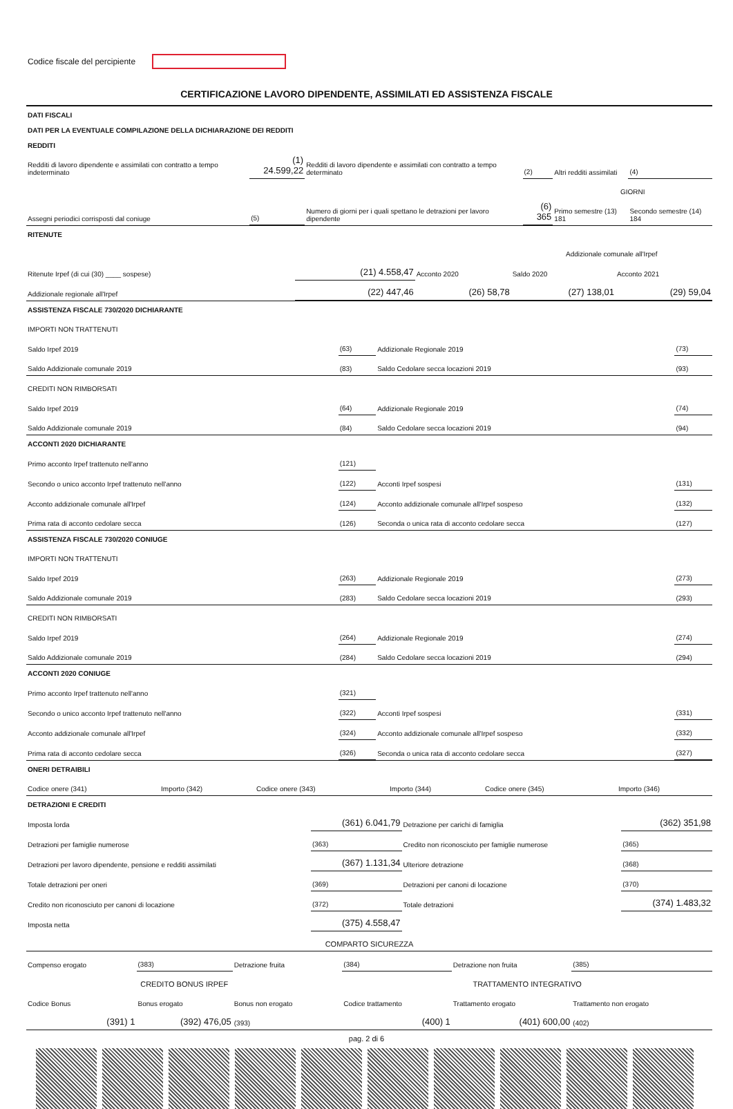Codice fiscale del percipiente
CERTIFICAZIONE LAVORO DIPENDENTE, ASSIMILATI ED ASSISTENZA FISCALE
| DATI FISCALI | | | | | |
| DATI PER LA EVENTUALE COMPILAZIONE DELLA DICHIARAZIONE DEI REDDITI | | | | | |
| REDDITI | | | | | |
| Redditi di lavoro dipendente e assimilati con contratto a tempo indeterminato | (1) 24.599,22 | Redditi di lavoro dipendente e assimilati con contratto a tempo determinato | (2) | Altri redditi assimilati | (4) |
| | | | | GIORNI | |
| Assegni periodici corrisposti dal coniuge | (5) | Numero di giorni per i quali spettano le detrazioni per lavoro dipendente | (6) 365 | Primo semestre (13) 181 | Secondo semestre (14) 184 |
| RITENUTE | | | | |
| | | | Addizionale comunale all'Irpef | |
| Ritenute Irpef (di cui (30) ____ sospese) | (21) 4.558,47 | Acconto 2020 | Saldo 2020 | Acconto 2021 |
| Addizionale regionale all'Irpef | (22) 447,46 | (26) 58,78 | (27) 138,01 | (29) 59,04 |
| ASSISTENZA FISCALE 730/2020 DICHIARANTE | | | |
| IMPORTI NON TRATTENUTI | | | |
| Saldo Irpef 2019 | (63) | Addizionale Regionale 2019 | (73) |
| Saldo Addizionale comunale 2019 | (83) | Saldo Cedolare secca locazioni 2019 | (93) |
| CREDITI NON RIMBORSATI | | | |
| Saldo Irpef 2019 | (64) | Addizionale Regionale 2019 | (74) |
| Saldo Addizionale comunale 2019 | (84) | Saldo Cedolare secca locazioni 2019 | (94) |
| ACCONTI 2020 DICHIARANTE | | | |
| Primo acconto Irpef trattenuto nell'anno | (121) | | |
| Secondo o unico acconto Irpef trattenuto nell'anno | (122) | Acconti Irpef sospesi | (131) |
| Acconto addizionale comunale all'Irpef | (124) | Acconto addizionale comunale all'Irpef sospeso | (132) |
| Prima rata di acconto cedolare secca | (126) | Seconda o unica rata di acconto cedolare secca | (127) |
| ASSISTENZA FISCALE 730/2020 CONIUGE | | | |
| IMPORTI NON TRATTENUTI | | | |
| Saldo Irpef 2019 | (263) | Addizionale Regionale 2019 | (273) |
| Saldo Addizionale comunale 2019 | (283) | Saldo Cedolare secca locazioni 2019 | (293) |
| CREDITI NON RIMBORSATI | | | |
| Saldo Irpef 2019 | (264) | Addizionale Regionale 2019 | (274) |
| Saldo Addizionale comunale 2019 | (284) | Saldo Cedolare secca locazioni 2019 | (294) |
| ACCONTI 2020 CONIUGE | | | |
| Primo acconto Irpef trattenuto nell'anno | (321) | | |
| Secondo o unico acconto Irpef trattenuto nell'anno | (322) | Acconti Irpef sospesi | (331) |
| Acconto addizionale comunale all'Irpef | (324) | Acconto addizionale comunale all'Irpef sospeso | (332) |
| Prima rata di acconto cedolare secca | (326) | Seconda o unica rata di acconto cedolare secca | (327) |
| ONERI DETRAIBILI | | | | | |
| Codice onere (341) | Importo (342) | Codice onere (343) | Importo (344) | Codice onere (345) | Importo (346) |
| DETRAZIONI E CREDITI | | | |
| Imposta lorda | (361) 6.041,79 | Detrazione per carichi di famiglia | (362) 351,98 |
| Detrazioni per famiglie numerose | (363) | Credito non riconosciuto per famiglie numerose | (365) |
| Detrazioni per lavoro dipendente, pensione e redditi assimilati | (367) 1.131,34 | Ulteriore detrazione | (368) |
| Totale detrazioni per oneri | (369) | Detrazioni per canoni di locazione | (370) |
| Credito non riconosciuto per canoni di locazione | (372) | Totale detrazioni | (374) 1.483,32 |
| Imposta netta | (375) 4.558,47 | | |
| COMPARTO SICUREZZA | | | |
| Compenso erogato | (383) | Detrazione fruita | (384) | Detrazione non fruita | (385) |
| CREDITO BONUS IRPEF | | | TRATTAMENTO INTEGRATIVO | | |
| Codice Bonus | Bonus erogato | Bonus non erogato | Codice trattamento | Trattamento erogato | Trattamento non erogato |
| (391) 1 | (392) 476,05 | (393) | (400) 1 | (401) 600,00 | (402) |
pag. 2 di 6